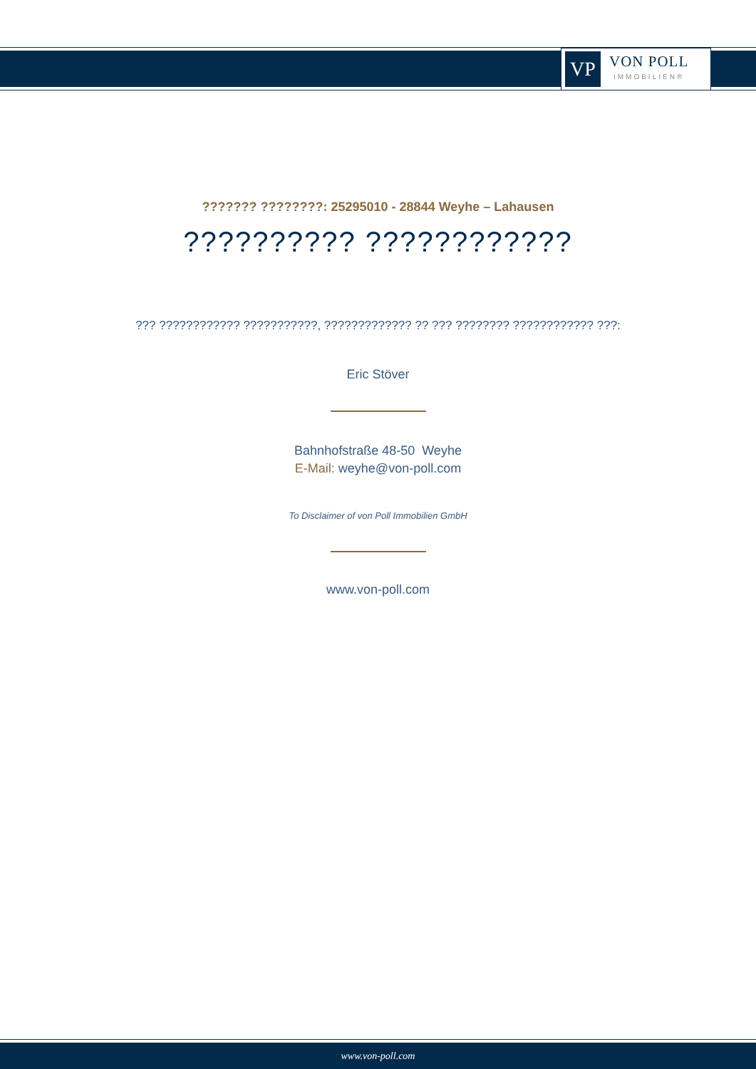VP
VON POLL
IMMOBILIEN®
??????? ????????: 25295010 - 28844 Weyhe – Lahausen
?????????? ????????????
??? ???????????? ???????????, ????????????? ?? ??? ???????? ???????????? ???:
Eric Stöver
Bahnhofstraße 48-50 Weyhe
E-Mail: weyhe@von-poll.com
To Disclaimer of von Poll Immobilien GmbH
www.von-poll.com
www.von-poll.com